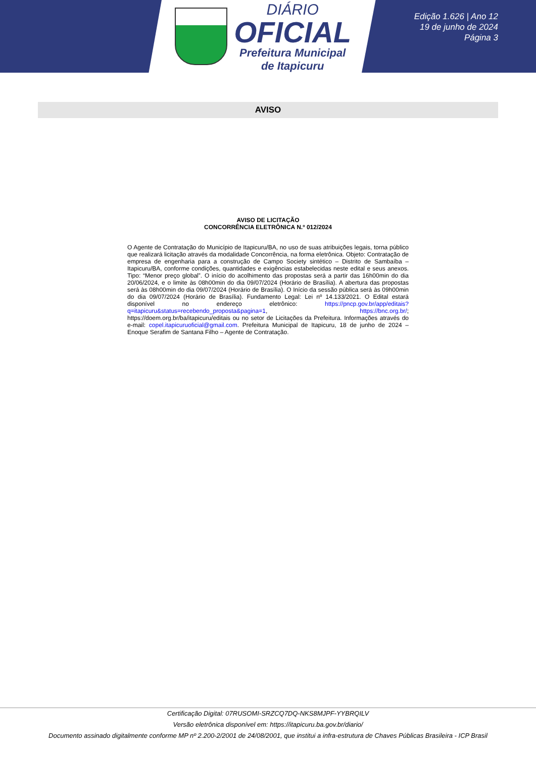DIÁRIO
OFICIAL
Prefeitura Municipal
de Itapicuru
Edição 1.626 | Ano 12
19 de junho de 2024
Página 3
AVISO
AVISO DE LICITAÇÃO
CONCORRÊNCIA ELETRÔNICA N.º 012/2024
O Agente de Contratação do Município de Itapicuru/BA, no uso de suas atribuições legais, torna público que realizará licitação através da modalidade Concorrência, na forma eletrônica. Objeto: Contratação de empresa de engenharia para a construção de Campo Society sintético – Distrito de Sambaíba –Itapicuru/BA, conforme condições, quantidades e exigências estabelecidas neste edital e seus anexos. Tipo: “Menor preço global”. O início do acolhimento das propostas será a partir das 16h00min do dia 20/06/2024, e o limite às 08h00min do dia 09/07/2024 (Horário de Brasília). A abertura das propostas será às 08h00min do dia 09/07/2024 (Horário de Brasília). O Início da sessão pública será às 09h00min do dia 09/07/2024 (Horário de Brasília). Fundamento Legal: Lei nº 14.133/2021. O Edital estará disponível no endereço eletrônico: https://pncp.gov.br/app/editais?q=itapicuru&status=recebendo_proposta&pagina=1, https://bnc.org.br/; https://doem.org.br/ba/itapicuru/editais ou no setor de Licitações da Prefeitura. Informações através do e-mail: copel.itapicuruoficial@gmail.com. Prefeitura Municipal de Itapicuru, 18 de junho de 2024 – Enoque Serafim de Santana Filho – Agente de Contratação.
Certificação Digital: 07RUSOMI-SRZCQ7DQ-NKS8MJPF-YYBRQILV
Versão eletrônica disponível em: https://itapicuru.ba.gov.br/diario/
Documento assinado digitalmente conforme MP nº 2.200-2/2001 de 24/08/2001, que institui a infra-estrutura de Chaves Públicas Brasileira - ICP Brasil